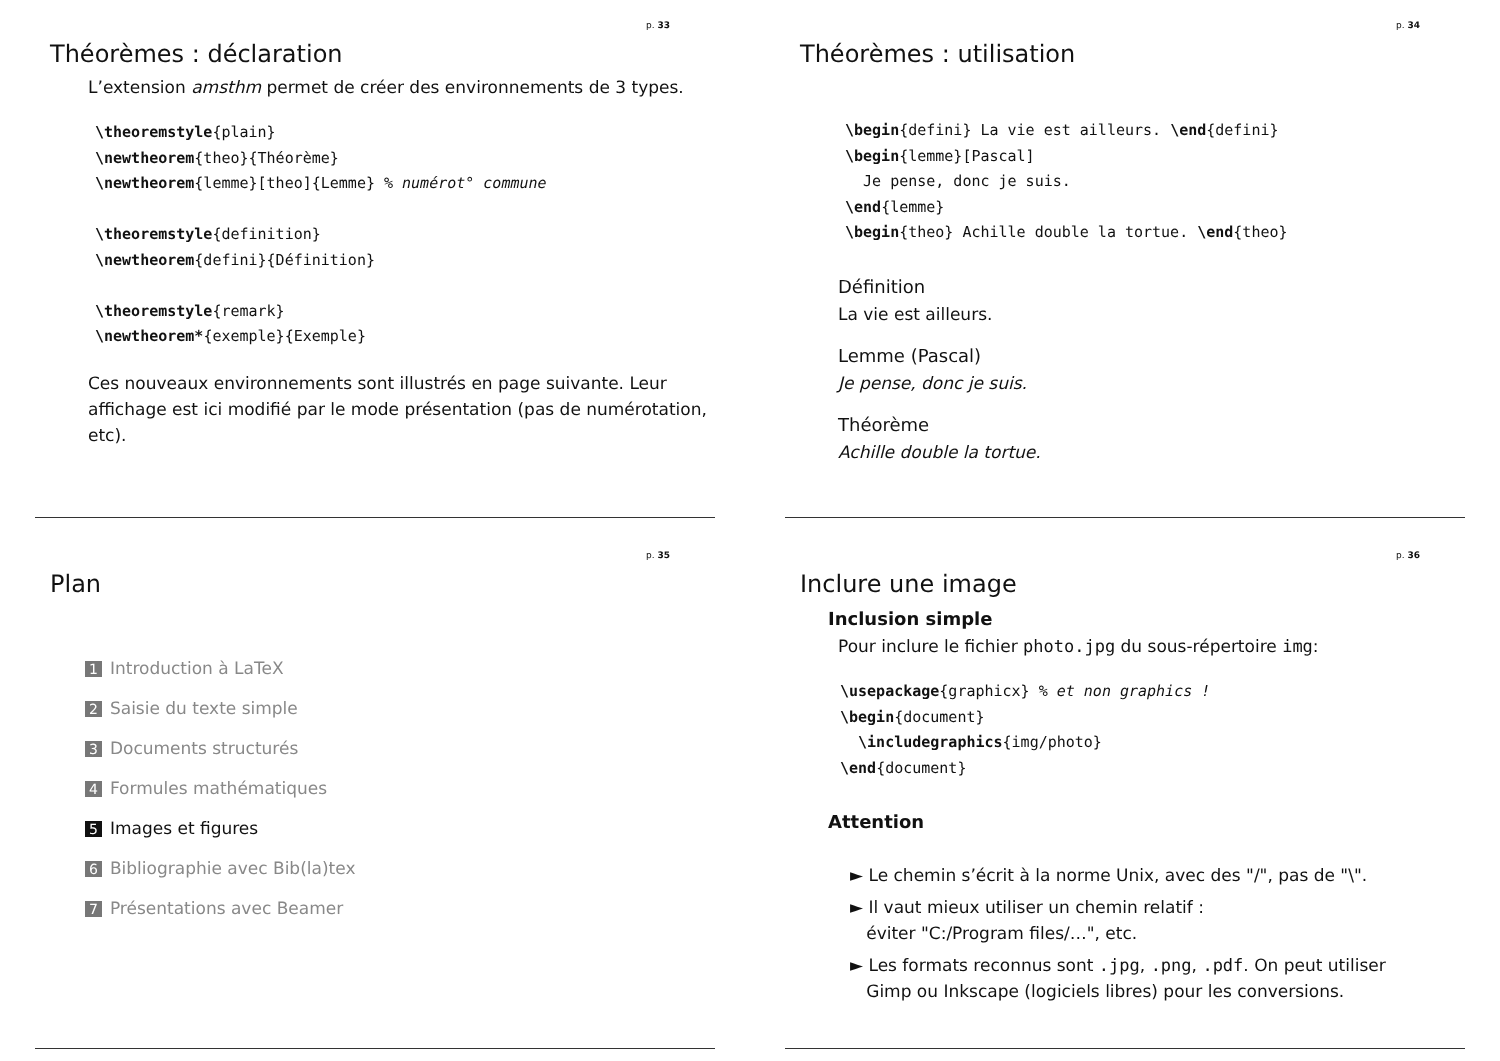p. 33
Théorèmes : déclaration
L’extension amsthm permet de créer des environnements de 3 types.
\theoremstyle{plain}
\newtheorem{theo}{Théorème}
\newtheorem{lemme}[theo]{Lemme} % numérot° commune

\theoremstyle{definition}
\newtheorem{defini}{Définition}

\theoremstyle{remark}
\newtheorem*{exemple}{Exemple}
Ces nouveaux environnements sont illustrés en page suivante. Leur affichage est ici modifié par le mode présentation (pas de numérotation, etc).
p. 34
Théorèmes : utilisation
\begin{defini} La vie est ailleurs. \end{defini}
\begin{lemme}[Pascal]
  Je pense, donc je suis.
\end{lemme}
\begin{theo} Achille double la tortue. \end{theo}
Définition
La vie est ailleurs.
Lemme (Pascal)
Je pense, donc je suis.
Théorème
Achille double la tortue.
p. 35
Plan
1 Introduction à LaTeX
2 Saisie du texte simple
3 Documents structurés
4 Formules mathématiques
5 Images et figures
6 Bibliographie avec Bib(la)tex
7 Présentations avec Beamer
p. 36
Inclure une image
Inclusion simple
Pour inclure le fichier photo.jpg du sous-répertoire img:
\usepackage{graphicx} % et non graphics !
\begin{document}
  \includegraphics{img/photo}
\end{document}
Attention
► Le chemin s’écrit à la norme Unix, avec des "/", pas de "\".
► Il vaut mieux utiliser un chemin relatif :
éviter "C:/Program files/…", etc.
► Les formats reconnus sont .jpg, .png, .pdf. On peut utiliser
Gimp ou Inkscape (logiciels libres) pour les conversions.